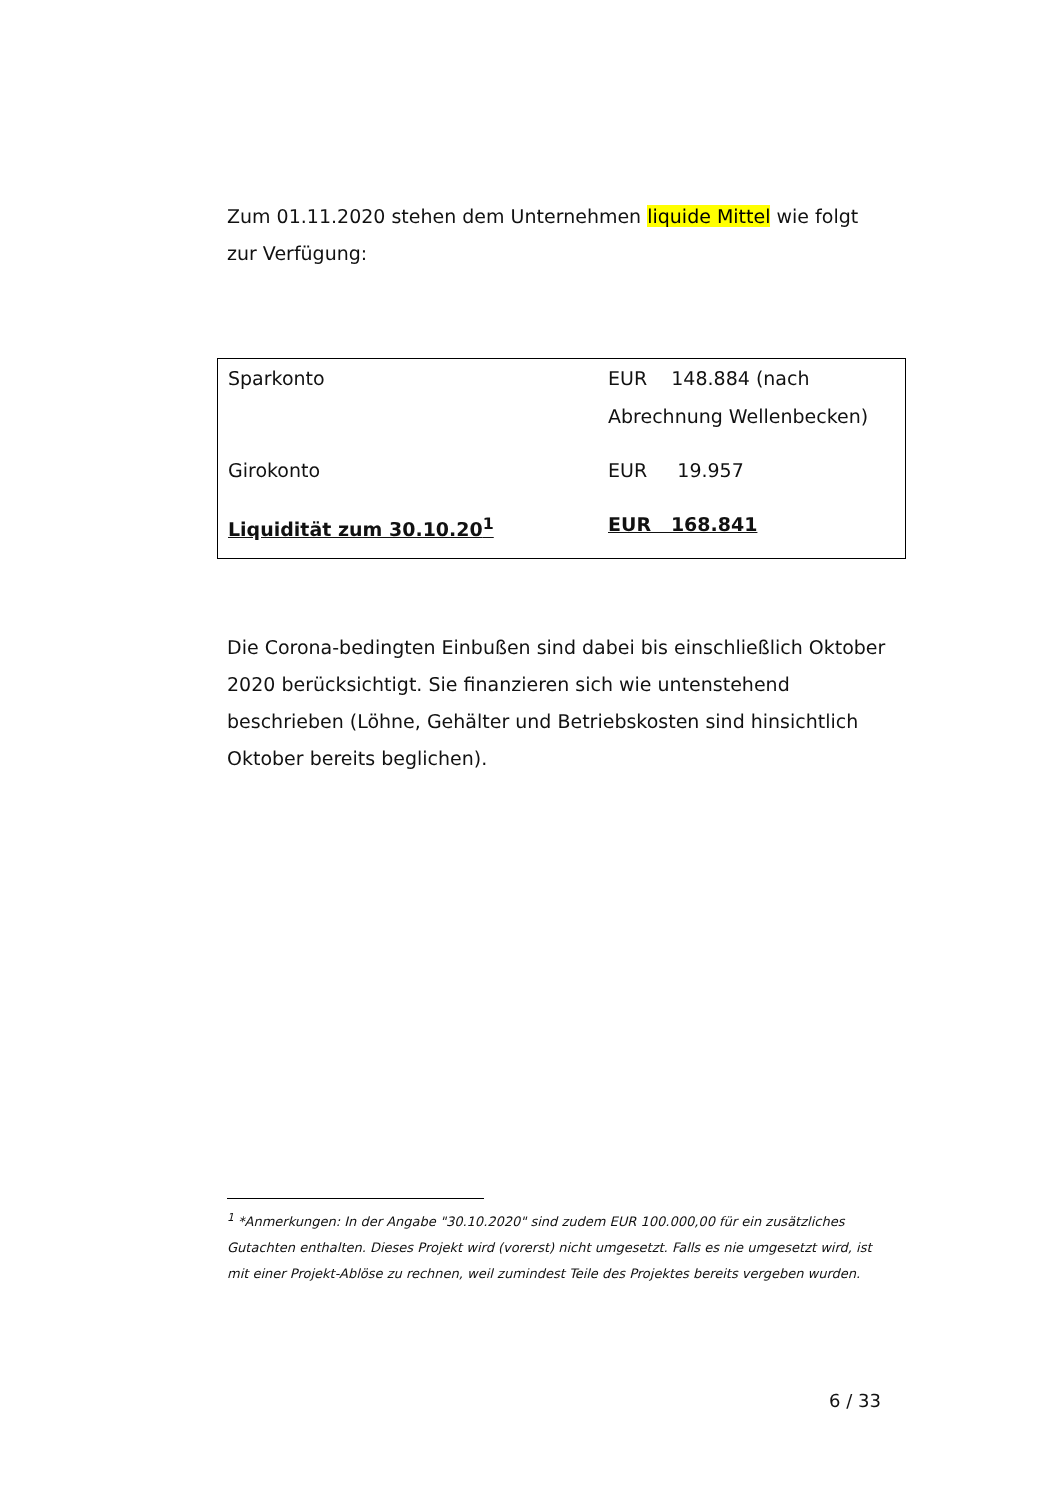Zum 01.11.2020 stehen dem Unternehmen liquide Mittel wie folgt zur Verfügung:
| Sparkonto | EUR 148.884 (nach Abrechnung Wellenbecken) |
| Girokonto | EUR 19.957 |
| Liquidität zum 30.10.20<sup>1</sup> | EUR 168.841 |
Die Corona-bedingten Einbußen sind dabei bis einschließlich Oktober 2020 berücksichtigt. Sie finanzieren sich wie untenstehend beschrieben (Löhne, Gehälter und Betriebskosten sind hinsichtlich Oktober bereits beglichen).
<sup>1</sup> *Anmerkungen: In der Angabe "30.10.2020" sind zudem EUR 100.000,00 für ein zusätzliches Gutachten enthalten. Dieses Projekt wird (vorerst) nicht umgesetzt. Falls es nie umgesetzt wird, ist mit einer Projekt-Ablöse zu rechnen, weil zumindest Teile des Projektes bereits vergeben wurden.
6 / 33